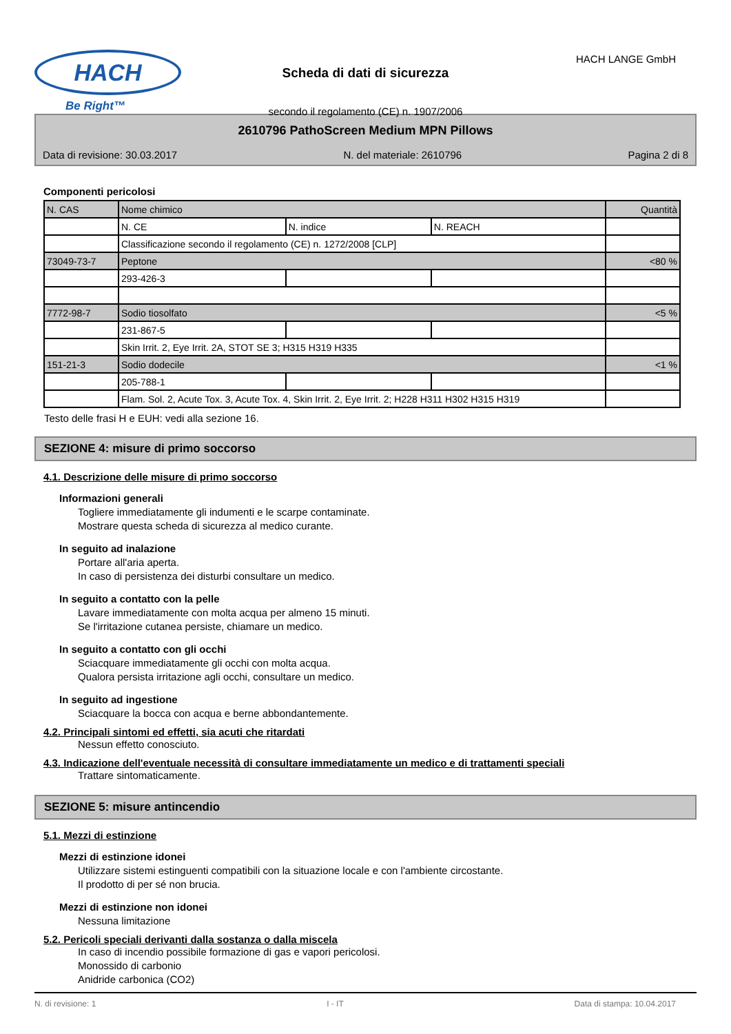HACH
Be Right™
Scheda di dati di sicurezza
secondo il regolamento (CE) n. 1907/2006
HACH LANGE GmbH
2610796 PathoScreen Medium MPN Pillows
Data di revisione: 30.03.2017 N. del materiale: 2610796 Pagina 2 di 8
Componenti pericolosi
| N. CAS | Nome chimico | | | Quantità |
| | N. CE | N. indice | N. REACH | |
| | Classificazione secondo il regolamento (CE) n. 1272/2008 [CLP] | | | |
| 73049-73-7 | Peptone | | | <80 % |
| | 293-426-3 | | | |
| 7772-98-7 | Sodio tiosolfato | | | <5 % |
| | 231-867-5 | | | |
| | Skin Irrit. 2, Eye Irrit. 2A, STOT SE 3; H315 H319 H335 | | | |
| 151-21-3 | Sodio dodecile | | | <1 % |
| | 205-788-1 | | | |
| | Flam. Sol. 2, Acute Tox. 3, Acute Tox. 4, Skin Irrit. 2, Eye Irrit. 2; H228 H311 H302 H315 H319 | | | |
Testo delle frasi H e EUH: vedi alla sezione 16.
SEZIONE 4: misure di primo soccorso
4.1. Descrizione delle misure di primo soccorso
Informazioni generali
Togliere immediatamente gli indumenti e le scarpe contaminate.
Mostrare questa scheda di sicurezza al medico curante.
In seguito ad inalazione
Portare all'aria aperta.
In caso di persistenza dei disturbi consultare un medico.
In seguito a contatto con la pelle
Lavare immediatamente con molta acqua per almeno 15 minuti.
Se l'irritazione cutanea persiste, chiamare un medico.
In seguito a contatto con gli occhi
Sciacquare immediatamente gli occhi con molta acqua.
Qualora persista irritazione agli occhi, consultare un medico.
In seguito ad ingestione
Sciacquare la bocca con acqua e berne abbondantemente.
4.2. Principali sintomi ed effetti, sia acuti che ritardati
Nessun effetto conosciuto.
4.3. Indicazione dell'eventuale necessità di consultare immediatamente un medico e di trattamenti speciali
Trattare sintomaticamente.
SEZIONE 5: misure antincendio
5.1. Mezzi di estinzione
Mezzi di estinzione idonei
Utilizzare sistemi estinguenti compatibili con la situazione locale e con l'ambiente circostante.
Il prodotto di per sé non brucia.
Mezzi di estinzione non idonei
Nessuna limitazione
5.2. Pericoli speciali derivanti dalla sostanza o dalla miscela
In caso di incendio possibile formazione di gas e vapori pericolosi.
Monossido di carbonio
Anidride carbonica (CO2)
N. di revisione: 1 I - IT Data di stampa: 10.04.2017